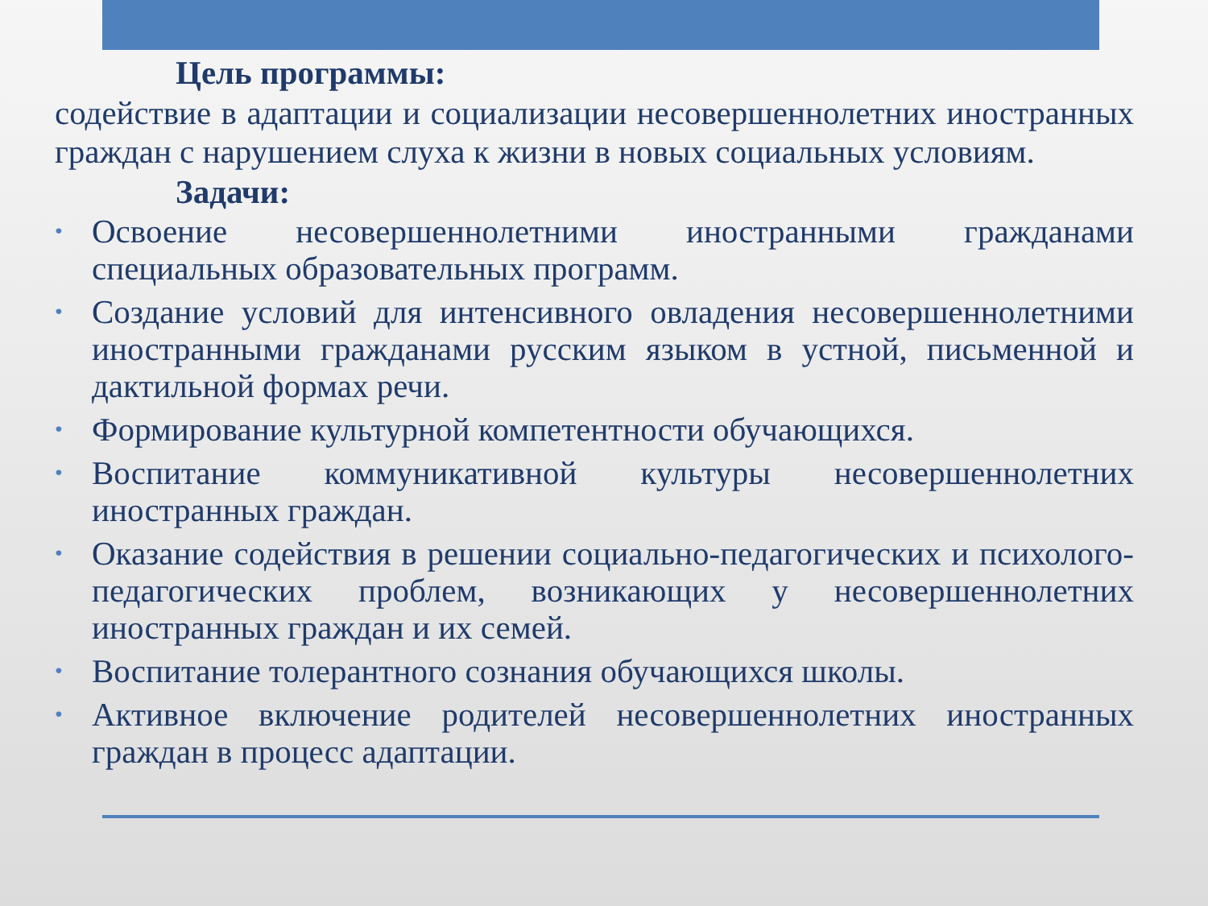Цель программы:
содействие в адаптации и социализации несовершеннолетних иностранных граждан с нарушением слуха к жизни в новых социальных условиям.
Задачи:
• Освоение несовершеннолетними иностранными гражданами специальных образовательных программ.
• Создание условий для интенсивного овладения несовершеннолетними иностранными гражданами русским языком в устной, письменной и дактильной формах речи.
• Формирование культурной компетентности обучающихся.
• Воспитание коммуникативной культуры несовершеннолетних иностранных граждан.
• Оказание содействия в решении социально-педагогических и психолого-педагогических проблем, возникающих у несовершеннолетних иностранных граждан и их семей.
• Воспитание толерантного сознания обучающихся школы.
• Активное включение родителей несовершеннолетних иностранных граждан в процесс адаптации.